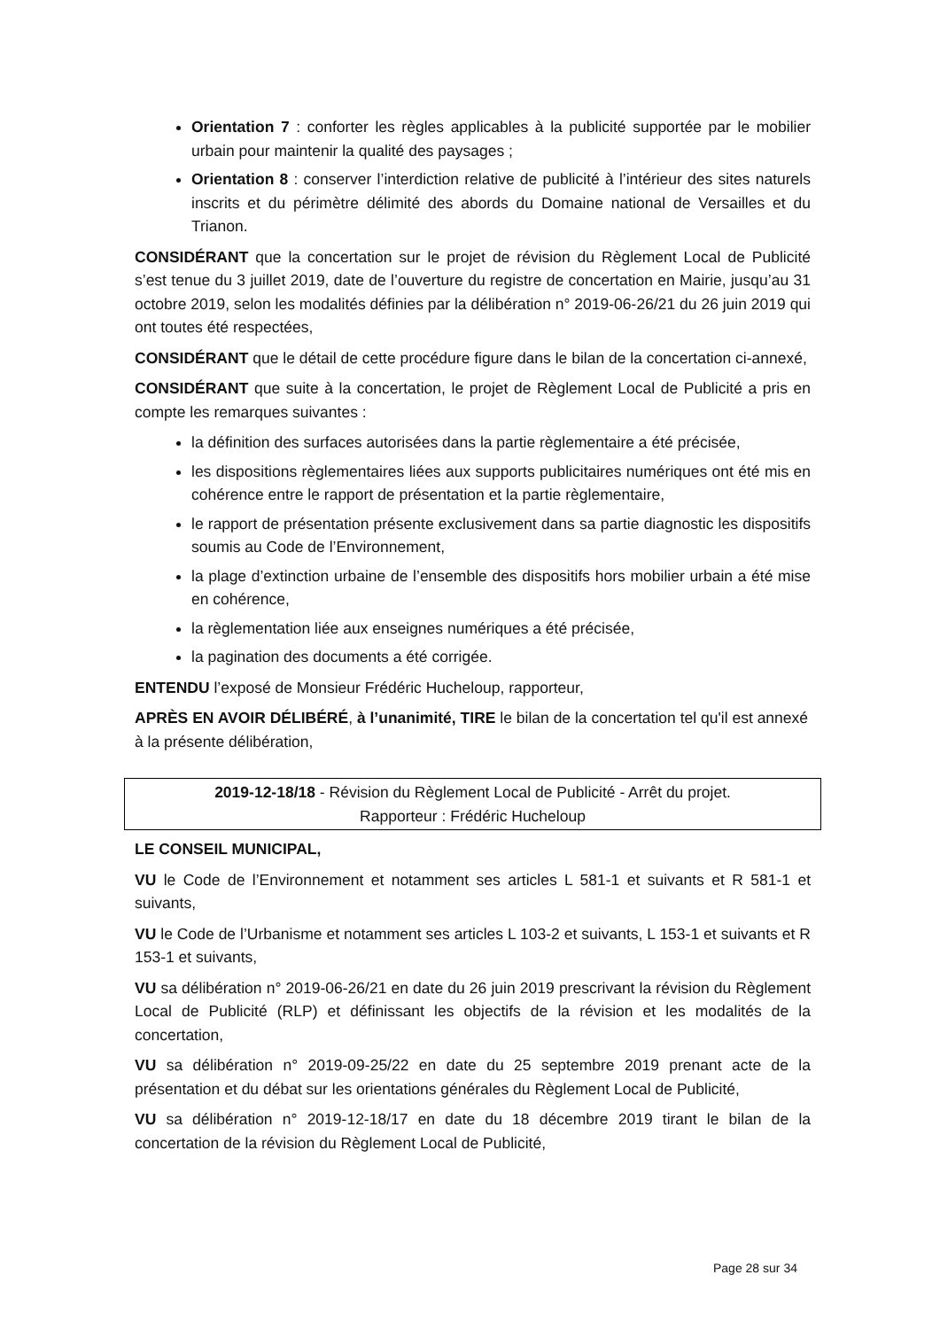Orientation 7 : conforter les règles applicables à la publicité supportée par le mobilier urbain pour maintenir la qualité des paysages ;
Orientation 8 : conserver l’interdiction relative de publicité à l’intérieur des sites naturels inscrits et du périmètre délimité des abords du Domaine national de Versailles et du Trianon.
CONSIDÉRANT que la concertation sur le projet de révision du Règlement Local de Publicité s’est tenue du 3 juillet 2019, date de l’ouverture du registre de concertation en Mairie, jusqu’au 31 octobre 2019, selon les modalités définies par la délibération n° 2019-06-26/21 du 26 juin 2019 qui ont toutes été respectées,
CONSIDÉRANT que le détail de cette procédure figure dans le bilan de la concertation ci-annexé,
CONSIDÉRANT que suite à la concertation, le projet de Règlement Local de Publicité a pris en compte les remarques suivantes :
la définition des surfaces autorisées dans la partie règlementaire a été précisée,
les dispositions règlementaires liées aux supports publicitaires numériques ont été mis en cohérence entre le rapport de présentation et la partie règlementaire,
le rapport de présentation présente exclusivement dans sa partie diagnostic les dispositifs soumis au Code de l’Environnement,
la plage d’extinction urbaine de l’ensemble des dispositifs hors mobilier urbain a été mise en cohérence,
la règlementation liée aux enseignes numériques a été précisée,
la pagination des documents a été corrigée.
ENTENDU l’exposé de Monsieur Frédéric Hucheloup, rapporteur,
APRÈS EN AVOIR DÉLIBÉRÉ, à l’unanimité, TIRE le bilan de la concertation tel qu'il est annexé à la présente délibération,
2019-12-18/18 - Révision du Règlement Local de Publicité - Arrêt du projet.
Rapporteur : Frédéric Hucheloup
LE CONSEIL MUNICIPAL,
VU le Code de l’Environnement et notamment ses articles L 581-1 et suivants et R 581-1 et suivants,
VU le Code de l’Urbanisme et notamment ses articles L 103-2 et suivants, L 153-1 et suivants et R 153-1 et suivants,
VU sa délibération n° 2019-06-26/21 en date du 26 juin 2019 prescrivant la révision du Règlement Local de Publicité (RLP) et définissant les objectifs de la révision et les modalités de la concertation,
VU sa délibération n° 2019-09-25/22 en date du 25 septembre 2019 prenant acte de la présentation et du débat sur les orientations générales du Règlement Local de Publicité,
VU sa délibération n° 2019-12-18/17 en date du 18 décembre 2019 tirant le bilan de la concertation de la révision du Règlement Local de Publicité,
Page 28 sur 34